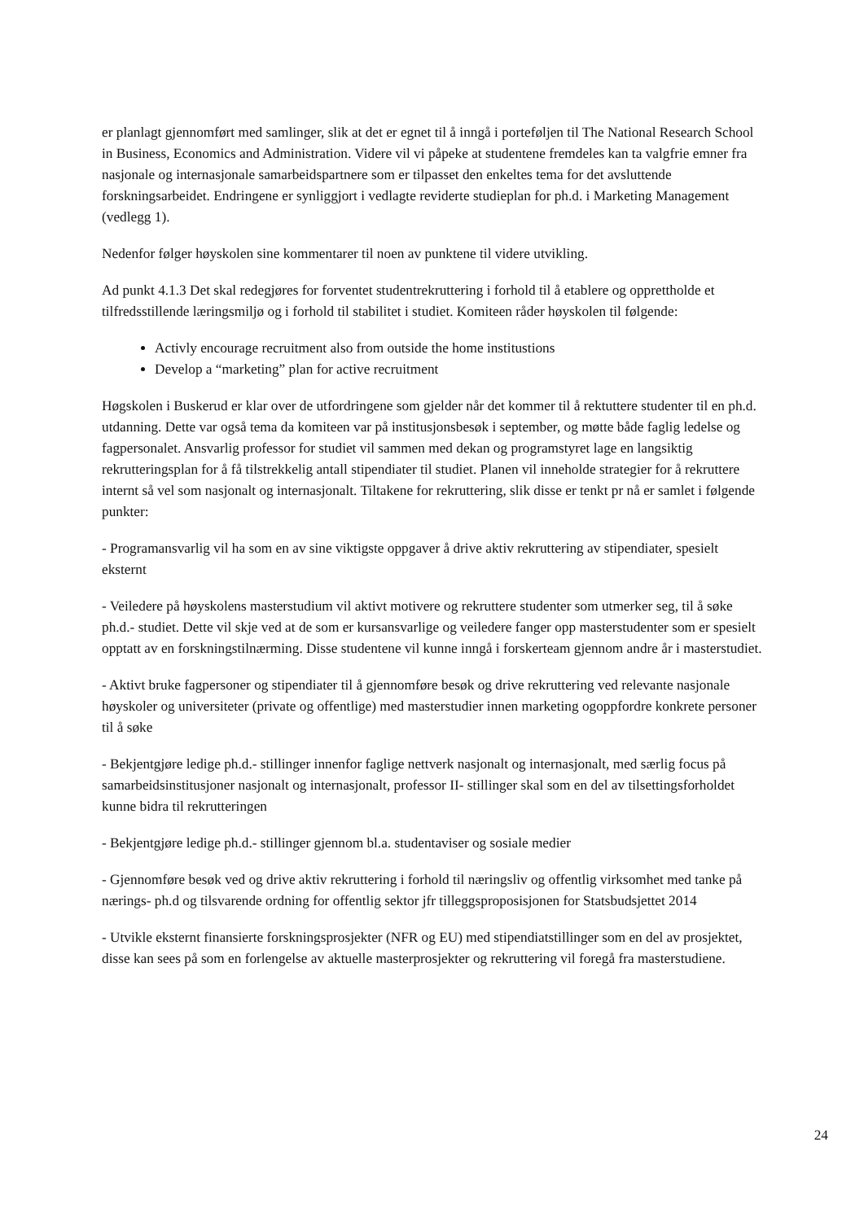er planlagt gjennomført med samlinger, slik at det er egnet til å inngå i porteføljen til The National Research School in Business, Economics and Administration. Videre vil vi påpeke at studentene fremdeles kan ta valgfrie emner fra nasjonale og internasjonale samarbeidspartnere som er tilpasset den enkeltes tema for det avsluttende forskningsarbeidet. Endringene er synliggjort i vedlagte reviderte studieplan for ph.d. i Marketing Management (vedlegg 1).
Nedenfor følger høyskolen sine kommentarer til noen av punktene til videre utvikling.
Ad punkt 4.1.3 Det skal redegjøres for forventet studentrekruttering i forhold til å etablere og opprettholde et tilfredsstillende læringsmiljø og i forhold til stabilitet i studiet. Komiteen råder høyskolen til følgende:
Activly encourage recruitment also from outside the home institustions
Develop a “marketing” plan for active recruitment
Høgskolen i Buskerud er klar over de utfordringene som gjelder når det kommer til å rektuttere studenter til en ph.d. utdanning. Dette var også tema da komiteen var på institusjonsbesøk i september, og møtte både faglig ledelse og fagpersonalet. Ansvarlig professor for studiet vil sammen med dekan og programstyret lage en langsiktig rekrutteringsplan for å få tilstrekkelig antall stipendiater til studiet. Planen vil inneholde strategier for å rekruttere internt så vel som nasjonalt og internasjonalt. Tiltakene for rekruttering, slik disse er tenkt pr nå er samlet i følgende punkter:
- Programansvarlig vil ha som en av sine viktigste oppgaver å drive aktiv rekruttering av stipendiater, spesielt eksternt
- Veiledere på høyskolens masterstudium vil aktivt motivere og rekruttere studenter som utmerker seg, til å søke ph.d.- studiet. Dette vil skje ved at de som er kursansvarlige og veiledere fanger opp masterstudenter som er spesielt opptatt av en forskningstilnærming. Disse studentene vil kunne inngå i forskerteam gjennom andre år i masterstudiet.
- Aktivt bruke fagpersoner og stipendiater til å gjennomføre besøk og drive rekruttering ved relevante nasjonale høyskoler og universiteter (private og offentlige) med masterstudier innen marketing ogoppfordre konkrete personer til å søke
- Bekjentgjøre ledige ph.d.- stillinger innenfor faglige nettverk nasjonalt og internasjonalt, med særlig focus på samarbeidsinstitusjoner nasjonalt og internasjonalt, professor II- stillinger skal som en del av tilsettingsforholdet kunne bidra til rekrutteringen
- Bekjentgjøre ledige ph.d.- stillinger gjennom bl.a. studentaviser og sosiale medier
- Gjennomføre besøk ved og drive aktiv rekruttering i forhold til næringsliv og offentlig virksomhet med tanke på nærings- ph.d og tilsvarende ordning for offentlig sektor jfr tilleggsproposisjonen for Statsbudsjettet 2014
- Utvikle eksternt finansierte forskningsprosjekter (NFR og EU) med stipendiatstillinger som en del av prosjektet, disse kan sees på som en forlengelse av aktuelle masterprosjekter og rekruttering vil foregå fra masterstudiene.
24